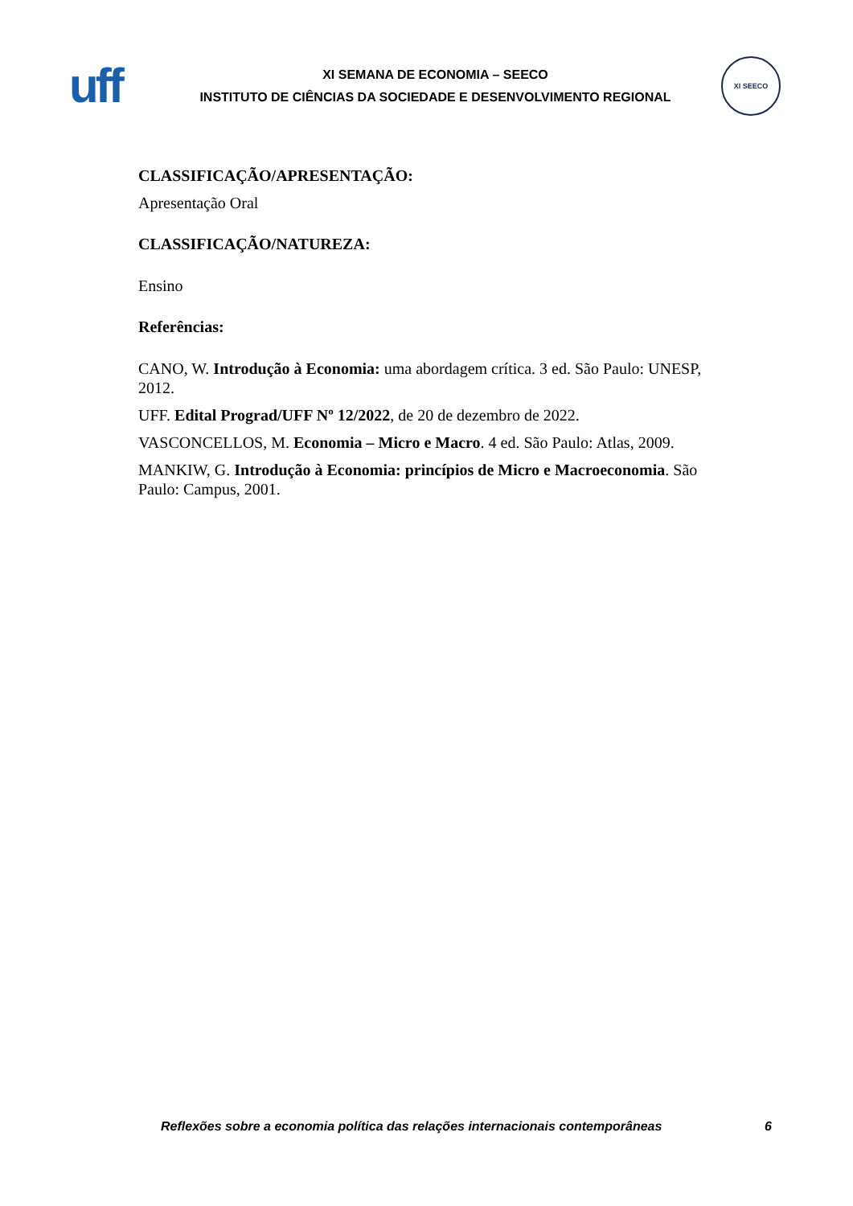uff
XI SEMANA DE ECONOMIA – SEECO
INSTITUTO DE CIÊNCIAS DA SOCIEDADE E DESENVOLVIMENTO REGIONAL
XI SEECO
CLASSIFICAÇÃO/APRESENTAÇÃO:
Apresentação Oral
CLASSIFICAÇÃO/NATUREZA:
Ensino
Referências:
CANO, W. Introdução à Economia: uma abordagem crítica. 3 ed. São Paulo: UNESP, 2012.
UFF. Edital Prograd/UFF Nº 12/2022, de 20 de dezembro de 2022.
VASCONCELLOS, M. Economia – Micro e Macro. 4 ed. São Paulo: Atlas, 2009.
MANKIW, G. Introdução à Economia: princípios de Micro e Macroeconomia. São Paulo: Campus, 2001.
Reflexões sobre a economia política das relações internacionais contemporâneas 6